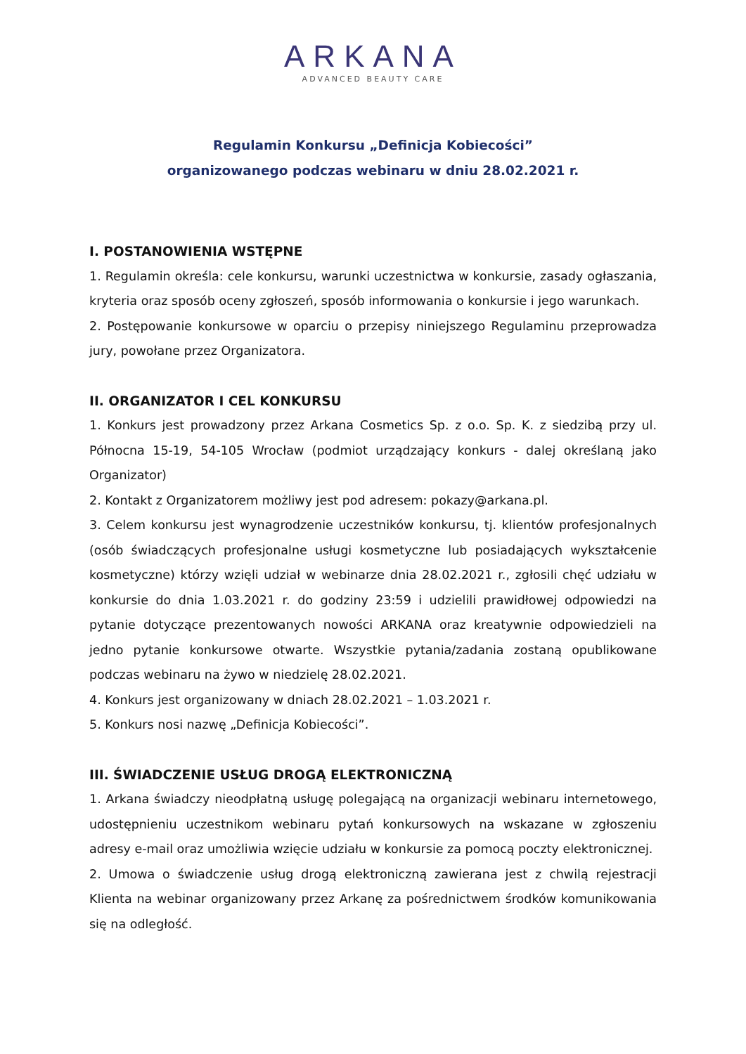ARKANA
ADVANCED BEAUTY CARE
Regulamin Konkursu „Definicja Kobiecości”
organizowanego podczas webinaru w dniu 28.02.2021 r.
I. POSTANOWIENIA WSTĘPNE
1. Regulamin określa: cele konkursu, warunki uczestnictwa w konkursie, zasady ogłaszania, kryteria oraz sposób oceny zgłoszeń, sposób informowania o konkursie i jego warunkach.
2. Postępowanie konkursowe w oparciu o przepisy niniejszego Regulaminu przeprowadza jury, powołane przez Organizatora.
II. ORGANIZATOR I CEL KONKURSU
1. Konkurs jest prowadzony przez Arkana Cosmetics Sp. z o.o. Sp. K. z siedzibą przy ul. Północna 15-19, 54-105 Wrocław (podmiot urządzający konkurs - dalej określaną jako Organizator)
2. Kontakt z Organizatorem możliwy jest pod adresem: pokazy@arkana.pl.
3. Celem konkursu jest wynagrodzenie uczestników konkursu, tj. klientów profesjonalnych (osób świadczących profesjonalne usługi kosmetyczne lub posiadających wykształcenie kosmetyczne) którzy wzięli udział w webinarze dnia 28.02.2021 r., zgłosili chęć udziału w konkursie do dnia 1.03.2021 r. do godziny 23:59 i udzielili prawidłowej odpowiedzi na pytanie dotyczące prezentowanych nowości ARKANA oraz kreatywnie odpowiedzieli na jedno pytanie konkursowe otwarte. Wszystkie pytania/zadania zostaną opublikowane podczas webinaru na żywo w niedzielę 28.02.2021.
4. Konkurs jest organizowany w dniach 28.02.2021 – 1.03.2021 r.
5. Konkurs nosi nazwę „Definicja Kobiecości”.
III. ŚWIADCZENIE USŁUG DROGĄ ELEKTRONICZNĄ
1. Arkana świadczy nieodpłatną usługę polegającą na organizacji webinaru internetowego, udostępnieniu uczestnikom webinaru pytań konkursowych na wskazane w zgłoszeniu adresy e-mail oraz umożliwia wzięcie udziału w konkursie za pomocą poczty elektronicznej.
2. Umowa o świadczenie usług drogą elektroniczną zawierana jest z chwilą rejestracji Klienta na webinar organizowany przez Arkanę za pośrednictwem środków komunikowania się na odległość.